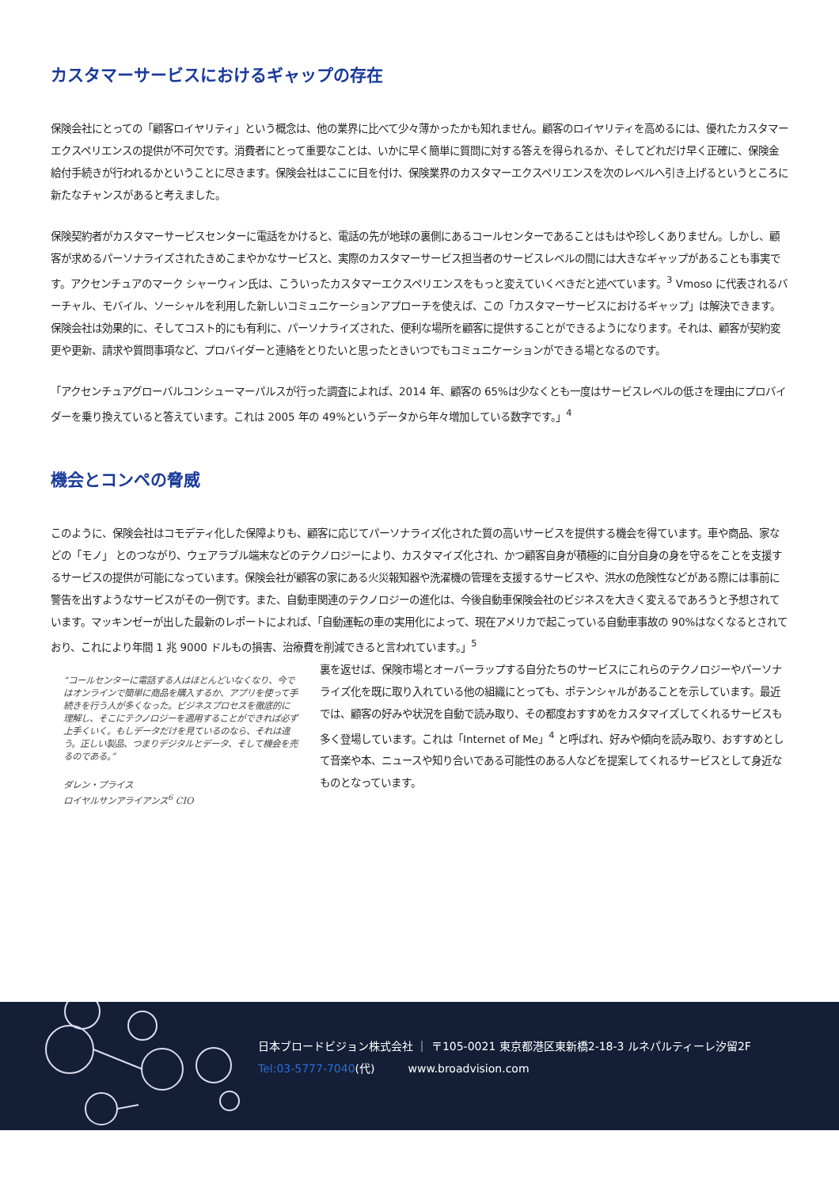カスタマーサービスにおけるギャップの存在
保険会社にとっての「顧客ロイヤリティ」という概念は、他の業界に比べて少々薄かったかも知れません。顧客のロイヤリティを高めるには、優れたカスタマーエクスペリエンスの提供が不可欠です。消費者にとって重要なことは、いかに早く簡単に質問に対する答えを得られるか、そしてどれだけ早く正確に、保険金給付手続きが行われるかということに尽きます。保険会社はここに目を付け、保険業界のカスタマーエクスペリエンスを次のレベルへ引き上げるというところに新たなチャンスがあると考えました。
保険契約者がカスタマーサービスセンターに電話をかけると、電話の先が地球の裏側にあるコールセンターであることはもはや珍しくありません。しかし、顧客が求めるパーソナライズされたきめこまやかなサービスと、実際のカスタマーサービス担当者のサービスレベルの間には大きなギャップがあることも事実です。アクセンチュアのマーク シャーウィン氏は、こういったカスタマーエクスペリエンスをもっと変えていくべきだと述べています。<sup>3</sup> Vmoso に代表されるバーチャル、モバイル、ソーシャルを利用した新しいコミュニケーションアプローチを使えば、この「カスタマーサービスにおけるギャップ」は解決できます。保険会社は効果的に、そしてコスト的にも有利に、パーソナライズされた、便利な場所を顧客に提供することができるようになります。それは、顧客が契約変更や更新、請求や質問事項など、プロバイダーと連絡をとりたいと思ったときいつでもコミュニケーションができる場となるのです。
「アクセンチュアグローバルコンシューマーパルスが行った調査によれば、2014 年、顧客の 65%は少なくとも一度はサービスレベルの低さを理由にプロバイダーを乗り換えていると答えています。これは 2005 年の 49%というデータから年々増加している数字です。」<sup>4</sup>
機会とコンペの脅威
このように、保険会社はコモデティ化した保障よりも、顧客に応じてパーソナライズ化された質の高いサービスを提供する機会を得ています。車や商品、家などの「モノ」 とのつながり、ウェアラブル端末などのテクノロジーにより、カスタマイズ化され、かつ顧客自身が積極的に自分自身の身を守るをことを支援するサービスの提供が可能になっています。保険会社が顧客の家にある火災報知器や洗濯機の管理を支援するサービスや、洪水の危険性などがある際には事前に警告を出すようなサービスがその一例です。また、自動車関連のテクノロジーの進化は、今後自動車保険会社のビジネスを大きく変えるであろうと予想されています。マッキンゼーが出した最新のレポートによれば、「自動運転の車の実用化によって、現在アメリカで起こっている自動車事故の 90%はなくなるとされており、これにより年間 1 兆 9000 ドルもの損害、治療費を削減できると言われています。」<sup>5</sup>
“コールセンターに電話する人はほとんどいなくなり、今ではオンラインで簡単に商品を購入するか、アプリを使って手続きを行う人が多くなった。ビジネスプロセスを徹底的に理解し、そこにテクノロジーを適用することができれば必ず上手くいく。もしデータだけを見ているのなら、それは違う。正しい製品、つまりデジタルとデータ、そして機会を売るのである。”
ダレン・プライス
ロイヤルサンアライアンス<sup>6</sup> CIO
裏を返せば、保険市場とオーバーラップする自分たちのサービスにこれらのテクノロジーやパーソナライズ化を既に取り入れている他の組織にとっても、ポテンシャルがあることを示しています。最近では、顧客の好みや状況を自動で読み取り、その都度おすすめをカスタマイズしてくれるサービスも多く登場しています。これは「Internet of Me」<sup>4</sup> と呼ばれ、好みや傾向を読み取り、おすすめとして音楽や本、ニュースや知り合いである可能性のある人などを提案してくれるサービスとして身近なものとなっています。
日本ブロードビジョン株式会社 ｜ 〒105-0021 東京都港区東新橋2-18-3 ルネパルティーレ汐留2F
Tel:03-5777-7040(代)　　　www.broadvision.com